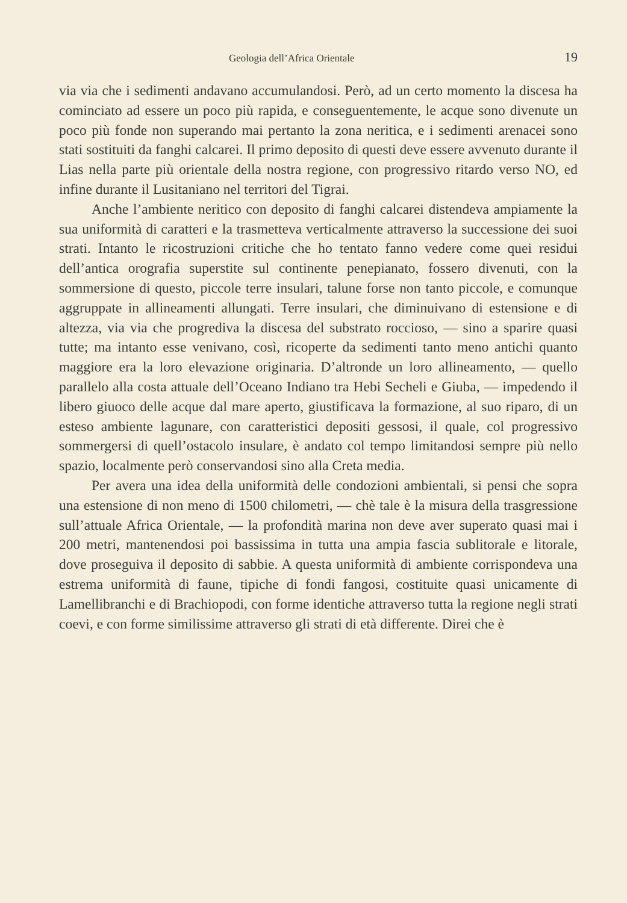Geologia dell’Africa Orientale 19
via via che i sedimenti andavano accumulandosi. Però, ad un certo momento la discesa ha cominciato ad essere un poco più rapida, e conseguentemente, le acque sono divenute un poco più fonde non superando mai pertanto la zona neritica, e i sedimenti arenacei sono stati sostituiti da fanghi calcarei. Il primo deposito di questi deve essere avvenuto durante il Lias nella parte più orientale della nostra regione, con progressivo ritardo verso NO, ed infine durante il Lusitaniano nel territori del Tigrai.
Anche l’ambiente neritico con deposito di fanghi calcarei distendeva ampiamente la sua uniformità di caratteri e la trasmetteva verticalmente attraverso la successione dei suoi strati. Intanto le ricostruzioni critiche che ho tentato fanno vedere come quei residui dell’antica orografia superstite sul continente penepianato, fossero divenuti, con la sommersione di questo, piccole terre insulari, talune forse non tanto piccole, e comunque aggruppate in allineamenti allungati. Terre insulari, che diminuivano di estensione e di altezza, via via che progrediva la discesa del substrato roccioso, — sino a sparire quasi tutte; ma intanto esse venivano, così, ricoperte da sedimenti tanto meno antichi quanto maggiore era la loro elevazione originaria. D’altronde un loro allineamento, — quello parallelo alla costa attuale dell’Oceano Indiano tra Hebi Secheli e Giuba, — impedendo il libero giuoco delle acque dal mare aperto, giustificava la formazione, al suo riparo, di un esteso ambiente lagunare, con caratteristici depositi gessosi, il quale, col progressivo sommergersi di quell’ostacolo insulare, è andato col tempo limitandosi sempre più nello spazio, localmente però conservandosi sino alla Creta media.
Per avera una idea della uniformità delle condozioni ambientali, si pensi che sopra una estensione di non meno di 1500 chilometri, — chè tale è la misura della trasgressione sull’attuale Africa Orientale, — la profondità marina non deve aver superato quasi mai i 200 metri, mantenendosi poi bassissima in tutta una ampia fascia sublitorale e litorale, dove proseguiva il deposito di sabbie. A questa uniformità di ambiente corrispondeva una estrema uniformità di faune, tipiche di fondi fangosi, costituite quasi unicamente di Lamellibranchi e di Brachiopodi, con forme identiche attraverso tutta la regione negli strati coevi, e con forme similissime attraverso gli strati di età differente. Direi che è